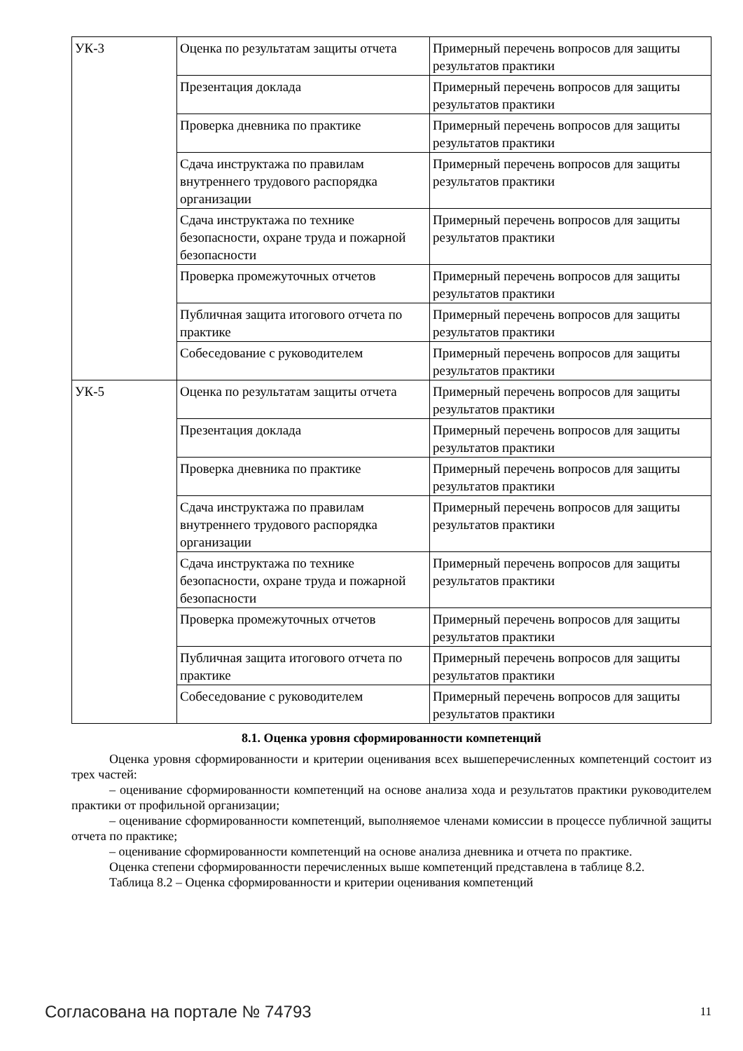| УК-3 | Оценка по результатам защиты отчета | Примерный перечень вопросов для защиты результатов практики |
| | Презентация доклада | Примерный перечень вопросов для защиты результатов практики |
| | Проверка дневника по практике | Примерный перечень вопросов для защиты результатов практики |
| | Сдача инструктажа по правилам внутреннего трудового распорядка организации | Примерный перечень вопросов для защиты результатов практики |
| | Сдача инструктажа по технике безопасности, охране труда и пожарной безопасности | Примерный перечень вопросов для защиты результатов практики |
| | Проверка промежуточных отчетов | Примерный перечень вопросов для защиты результатов практики |
| | Публичная защита итогового отчета по практике | Примерный перечень вопросов для защиты результатов практики |
| | Собеседование с руководителем | Примерный перечень вопросов для защиты результатов практики |
| УК-5 | Оценка по результатам защиты отчета | Примерный перечень вопросов для защиты результатов практики |
| | Презентация доклада | Примерный перечень вопросов для защиты результатов практики |
| | Проверка дневника по практике | Примерный перечень вопросов для защиты результатов практики |
| | Сдача инструктажа по правилам внутреннего трудового распорядка организации | Примерный перечень вопросов для защиты результатов практики |
| | Сдача инструктажа по технике безопасности, охране труда и пожарной безопасности | Примерный перечень вопросов для защиты результатов практики |
| | Проверка промежуточных отчетов | Примерный перечень вопросов для защиты результатов практики |
| | Публичная защита итогового отчета по практике | Примерный перечень вопросов для защиты результатов практики |
| | Собеседование с руководителем | Примерный перечень вопросов для защиты результатов практики |
8.1. Оценка уровня сформированности компетенций
Оценка уровня сформированности и критерии оценивания всех вышеперечисленных компетенций состоит из трех частей:
– оценивание сформированности компетенций на основе анализа хода и результатов практики руководителем практики от профильной организации;
– оценивание сформированности компетенций, выполняемое членами комиссии в процессе публичной защиты отчета по практике;
– оценивание сформированности компетенций на основе анализа дневника и отчета по практике.
Оценка степени сформированности перечисленных выше компетенций представлена в таблице 8.2.
Таблица 8.2 – Оценка сформированности и критерии оценивания компетенций
Согласована на портале № 74793 11